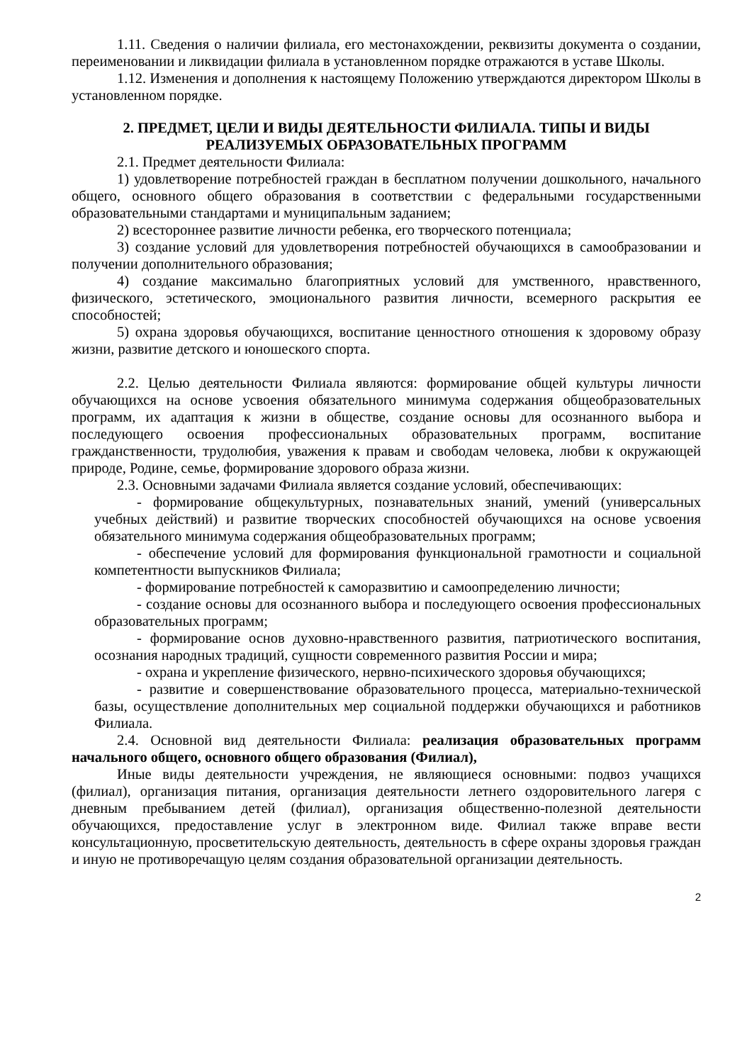1.11. Сведения о наличии филиала, его местонахождении, реквизиты документа о создании, переименовании и ликвидации филиала в установленном порядке отражаются в уставе Школы.
1.12. Изменения и дополнения к настоящему Положению утверждаются директором Школы в установленном порядке.
2. ПРЕДМЕТ, ЦЕЛИ И ВИДЫ ДЕЯТЕЛЬНОСТИ ФИЛИАЛА. ТИПЫ И ВИДЫ РЕАЛИЗУЕМЫХ ОБРАЗОВАТЕЛЬНЫХ ПРОГРАММ
2.1. Предмет деятельности Филиала:
1) удовлетворение потребностей граждан в бесплатном получении дошкольного, начального общего, основного общего образования в соответствии с федеральными государственными образовательными стандартами и муниципальным заданием;
2) всестороннее развитие личности ребенка, его творческого потенциала;
3) создание условий для удовлетворения потребностей обучающихся в самообразовании и получении дополнительного образования;
4) создание максимально благоприятных условий для умственного, нравственного, физического, эстетического, эмоционального развития личности, всемерного раскрытия ее способностей;
5) охрана здоровья обучающихся, воспитание ценностного отношения к здоровому образу жизни, развитие детского и юношеского спорта.
2.2. Целью деятельности Филиала являются: формирование общей культуры личности обучающихся на основе усвоения обязательного минимума содержания общеобразовательных программ, их адаптация к жизни в обществе, создание основы для осознанного выбора и последующего освоения профессиональных образовательных программ, воспитание гражданственности, трудолюбия, уважения к правам и свободам человека, любви к окружающей природе, Родине, семье, формирование здорового образа жизни.
2.3. Основными задачами Филиала является создание условий, обеспечивающих:
- формирование общекультурных, познавательных знаний, умений (универсальных учебных действий) и развитие творческих способностей обучающихся на основе усвоения обязательного минимума содержания общеобразовательных программ;
- обеспечение условий для формирования функциональной грамотности и социальной компетентности выпускников Филиала;
- формирование потребностей к саморазвитию и самоопределению личности;
- создание основы для осознанного выбора и последующего освоения профессиональных образовательных программ;
- формирование основ духовно-нравственного развития, патриотического воспитания, осознания народных традиций, сущности современного развития России и мира;
- охрана и укрепление физического, нервно-психического здоровья обучающихся;
- развитие и совершенствование образовательного процесса, материально-технической базы, осуществление дополнительных мер социальной поддержки обучающихся и работников Филиала.
2.4. Основной вид деятельности Филиала: реализация образовательных программ начального общего, основного общего образования (Филиал),
Иные виды деятельности учреждения, не являющиеся основными: подвоз учащихся (филиал), организация питания, организация деятельности летнего оздоровительного лагеря с дневным пребыванием детей (филиал), организация общественно-полезной деятельности обучающихся, предоставление услуг в электронном виде. Филиал также вправе вести консультационную, просветительскую деятельность, деятельность в сфере охраны здоровья граждан и иную не противоречащую целям создания образовательной организации деятельность.
2